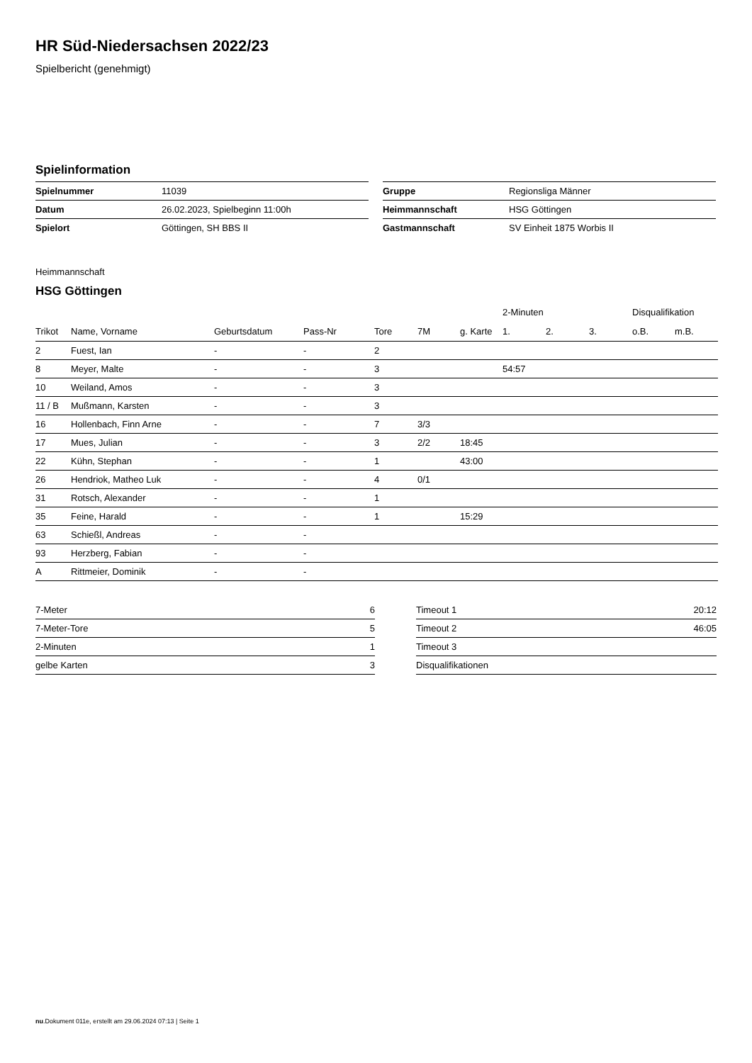HR Süd-Niedersachsen 2022/23
Spielbericht (genehmigt)
Spielinformation
| Spielnummer | 11039 |
| Datum | 26.02.2023, Spielbeginn 11:00h |
| Spielort | Göttingen, SH BBS II |
| Gruppe | Regionsliga Männer |
| Heimmannschaft | HSG Göttingen |
| Gastmannschaft | SV Einheit 1875 Worbis II |
Heimmannschaft
HSG Göttingen
| | | | | | | | 2-Minuten | | | Disqualifikation | |
| --- | --- | --- | --- | --- | --- | --- | --- | --- | --- | --- | --- |
| Trikot | Name, Vorname | Geburtsdatum | Pass-Nr | Tore | 7M | g. Karte | 1. | 2. | 3. | o.B. | m.B. |
| 2 | Fuest, Ian | - | - | 2 | | | | | | | |
| 8 | Meyer, Malte | - | - | 3 | | | 54:57 | | | | |
| 10 | Weiland, Amos | - | - | 3 | | | | | | | |
| 11 / B | Mußmann, Karsten | - | - | 3 | | | | | | | |
| 16 | Hollenbach, Finn Arne | - | - | 7 | 3/3 | | | | | | |
| 17 | Mues, Julian | - | - | 3 | 2/2 | 18:45 | | | | | |
| 22 | Kühn, Stephan | - | - | 1 | | 43:00 | | | | | |
| 26 | Hendriok, Matheo Luk | - | - | 4 | 0/1 | | | | | | |
| 31 | Rotsch, Alexander | - | - | 1 | | | | | | | |
| 35 | Feine, Harald | - | - | 1 | | 15:29 | | | | | |
| 63 | Schießl, Andreas | - | - | | | | | | | | |
| 93 | Herzberg, Fabian | - | - | | | | | | | | |
| A | Rittmeier, Dominik | - | - | | | | | | | | |
| 7-Meter | 6 |
| 7-Meter-Tore | 5 |
| 2-Minuten | 1 |
| gelbe Karten | 3 |
| Timeout 1 | 20:12 |
| Timeout 2 | 46:05 |
| Timeout 3 | |
| Disqualifikationen | |
nu.Dokument 011e, erstellt am 29.06.2024 07:13 | Seite 1